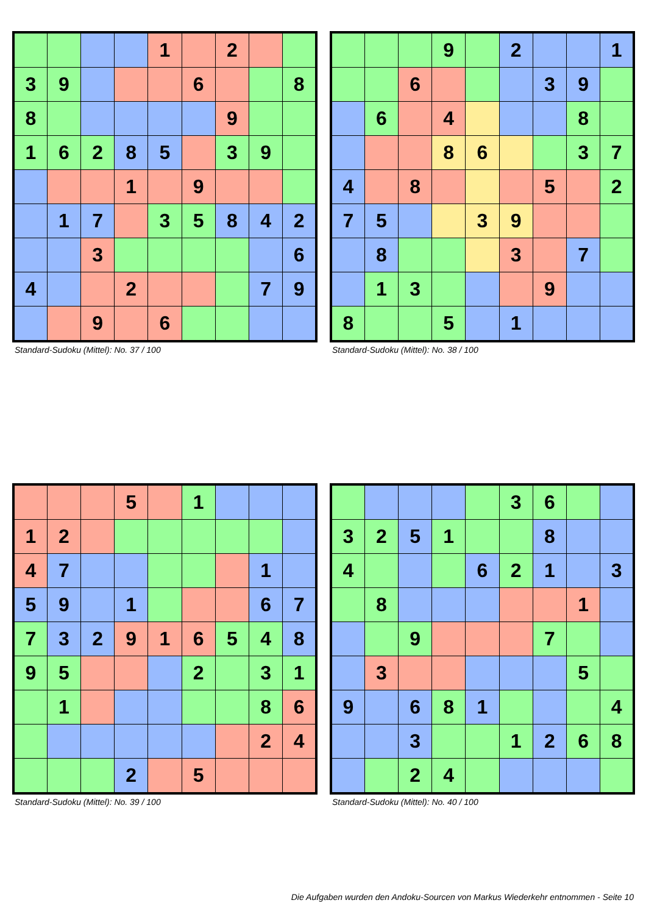| | | | | 1 | | 2 | | |
| 3 | 9 | | | | 6 | | | 8 |
| 8 | | | | | | 9 | | |
| 1 | 6 | 2 | 8 | 5 | | 3 | 9 | |
| | | | 1 | | 9 | | | |
| | 1 | 7 | | 3 | 5 | 8 | 4 | 2 |
| | | 3 | | | | | | 6 |
| 4 | | | 2 | | | | 7 | 9 |
| | | 9 | | 6 | | | | |
Standard-Sudoku (Mittel): No. 37 / 100
| | | | 9 | | 2 | | | 1 |
| | | 6 | | | | 3 | 9 | |
| | 6 | | 4 | | | | 8 | |
| | | | 8 | 6 | | | 3 | 7 |
| 4 | | 8 | | | | 5 | | 2 |
| 7 | 5 | | | 3 | 9 | | | |
| | 8 | | | | 3 | | 7 | |
| | 1 | 3 | | | | 9 | | |
| 8 | | | 5 | | 1 | | | |
Standard-Sudoku (Mittel): No. 38 / 100
| | | | 5 | | 1 | | | |
| 1 | 2 | | | | | | | |
| 4 | 7 | | | | | | 1 | |
| 5 | 9 | | 1 | | | | 6 | 7 |
| 7 | 3 | 2 | 9 | 1 | 6 | 5 | 4 | 8 |
| 9 | 5 | | | | 2 | | 3 | 1 |
| | 1 | | | | | | 8 | 6 |
| | | | | | | | 2 | 4 |
| | | | 2 | | 5 | | | |
Standard-Sudoku (Mittel): No. 39 / 100
| | | | | | 3 | 6 | | |
| 3 | 2 | 5 | 1 | | | 8 | | |
| 4 | | | | 6 | 2 | 1 | | 3 |
| | 8 | | | | | | 1 | |
| | | 9 | | | | 7 | | |
| | 3 | | | | | | 5 | |
| 9 | | 6 | 8 | 1 | | | | 4 |
| | | 3 | | | 1 | 2 | 6 | 8 |
| | | 2 | 4 | | | | | |
Standard-Sudoku (Mittel): No. 40 / 100
Die Aufgaben wurden den Andoku-Sourcen von Markus Wiederkehr entnommen - Seite 10